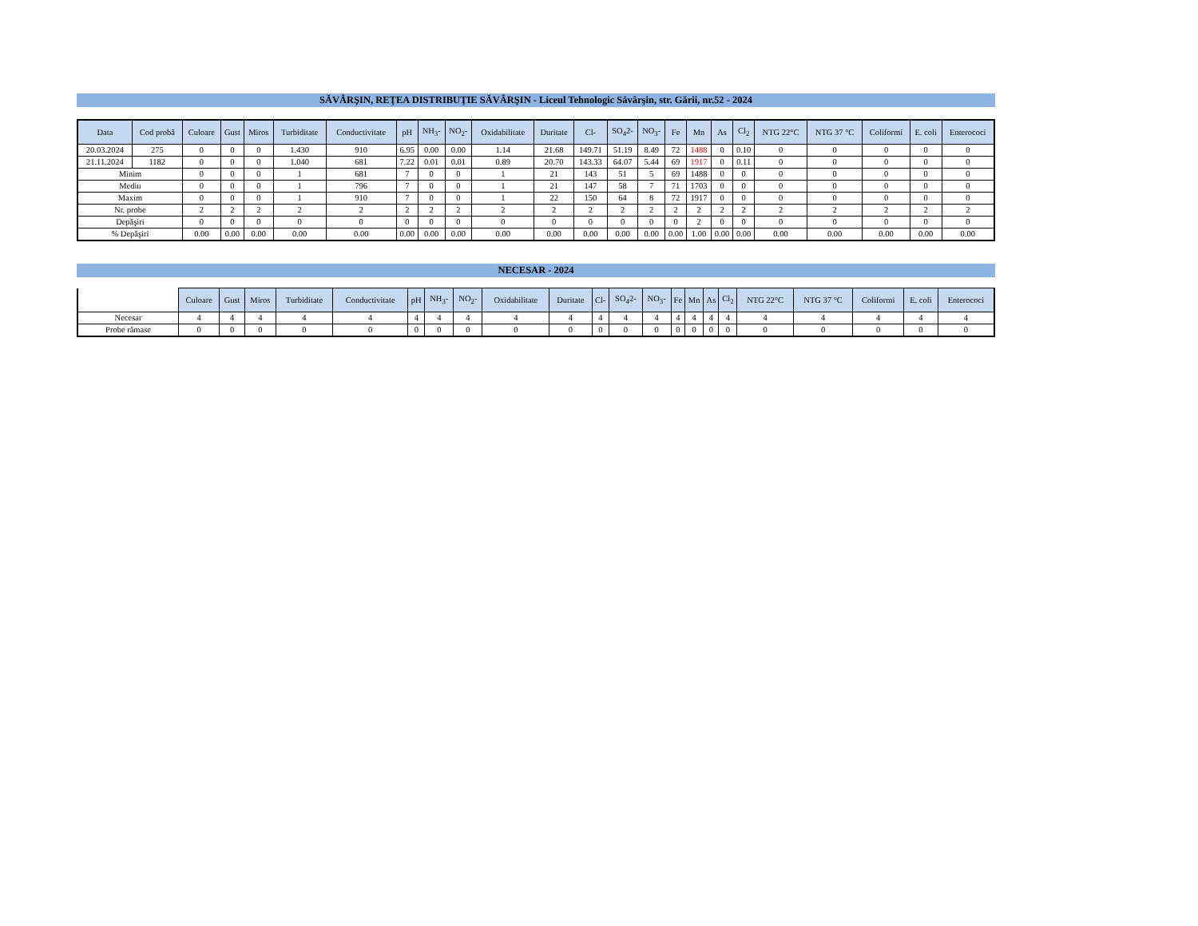SĂVÂRŞIN, REŢEA DISTRIBUŢIE SĂVÂRŞIN - Liceul Tehnologic Săvârşin, str. Gării, nr.52 - 2024
| Data | Cod probă | Culoare | Gust | Miros | Turbiditate | Conductivitate | pH | NH<sub>3</sub>- | NO<sub>2</sub>- | Oxidabilitate | Duritate | Cl- | SO<sub>4</sub>2- | NO<sub>3</sub>- | Fe | Mn | As | Cl<sub>2</sub> | NTG 22°C | NTG 37 °C | Coliformi | E. coli | Enterococi |
| --- | --- | --- | --- | --- | --- | --- | --- | --- | --- | --- | --- | --- | --- | --- | --- | --- | --- | --- | --- | --- | --- | --- | --- |
| 20.03.2024 | 275 | 0 | 0 | 0 | 1.430 | 910 | 6.95 | 0.00 | 0.00 | 1.14 | 21.68 | 149.71 | 51.19 | 8.49 | 72 | 1488 | 0 | 0.10 | 0 | 0 | 0 | 0 | 0 |
| 21.11.2024 | 1182 | 0 | 0 | 0 | 1.040 | 681 | 7.22 | 0.01 | 0.01 | 0.89 | 20.70 | 143.33 | 64.07 | 5.44 | 69 | 1917 | 0 | 0.11 | 0 | 0 | 0 | 0 | 0 |
| Minim | | 0 | 0 | 0 | 1 | 681 | 7 | 0 | 0 | 1 | 21 | 143 | 51 | 5 | 69 | 1488 | 0 | 0 | 0 | 0 | 0 | 0 | 0 |
| Mediu | | 0 | 0 | 0 | 1 | 796 | 7 | 0 | 0 | 1 | 21 | 147 | 58 | 7 | 71 | 1703 | 0 | 0 | 0 | 0 | 0 | 0 | 0 |
| Maxim | | 0 | 0 | 0 | 1 | 910 | 7 | 0 | 0 | 1 | 22 | 150 | 64 | 8 | 72 | 1917 | 0 | 0 | 0 | 0 | 0 | 0 | 0 |
| Nr. probe | | 2 | 2 | 2 | 2 | 2 | 2 | 2 | 2 | 2 | 2 | 2 | 2 | 2 | 2 | 2 | 2 | 2 | 2 | 2 | 2 | 2 | 2 |
| Depăşiri | | 0 | 0 | 0 | 0 | 0 | 0 | 0 | 0 | 0 | 0 | 0 | 0 | 0 | 0 | 2 | 0 | 0 | 0 | 0 | 0 | 0 | 0 |
| % Depăşiri | | 0.00 | 0.00 | 0.00 | 0.00 | 0.00 | 0.00 | 0.00 | 0.00 | 0.00 | 0.00 | 0.00 | 0.00 | 0.00 | 0.00 | 1.00 | 0.00 | 0.00 | 0.00 | 0.00 | 0.00 | 0.00 | 0.00 |
NECESAR - 2024
| | Culoare | Gust | Miros | Turbiditate | Conductivitate | pH | NH<sub>3</sub>- | NO<sub>2</sub>- | Oxidabilitate | Duritate | Cl- | SO<sub>4</sub>2- | NO<sub>3</sub>- | Fe | Mn | As | Cl<sub>2</sub> | NTG 22°C | NTG 37 °C | Coliformi | E. coli | Enterococi |
| Necesar | 4 | 4 | 4 | 4 | 4 | 4 | 4 | 4 | 4 | 4 | 4 | 4 | 4 | 4 | 4 | 4 | 4 | 4 | 4 | 4 | 4 | 4 |
| Probe rămase | 0 | 0 | 0 | 0 | 0 | 0 | 0 | 0 | 0 | 0 | 0 | 0 | 0 | 0 | 0 | 0 | 0 | 0 | 0 | 0 | 0 | 0 |